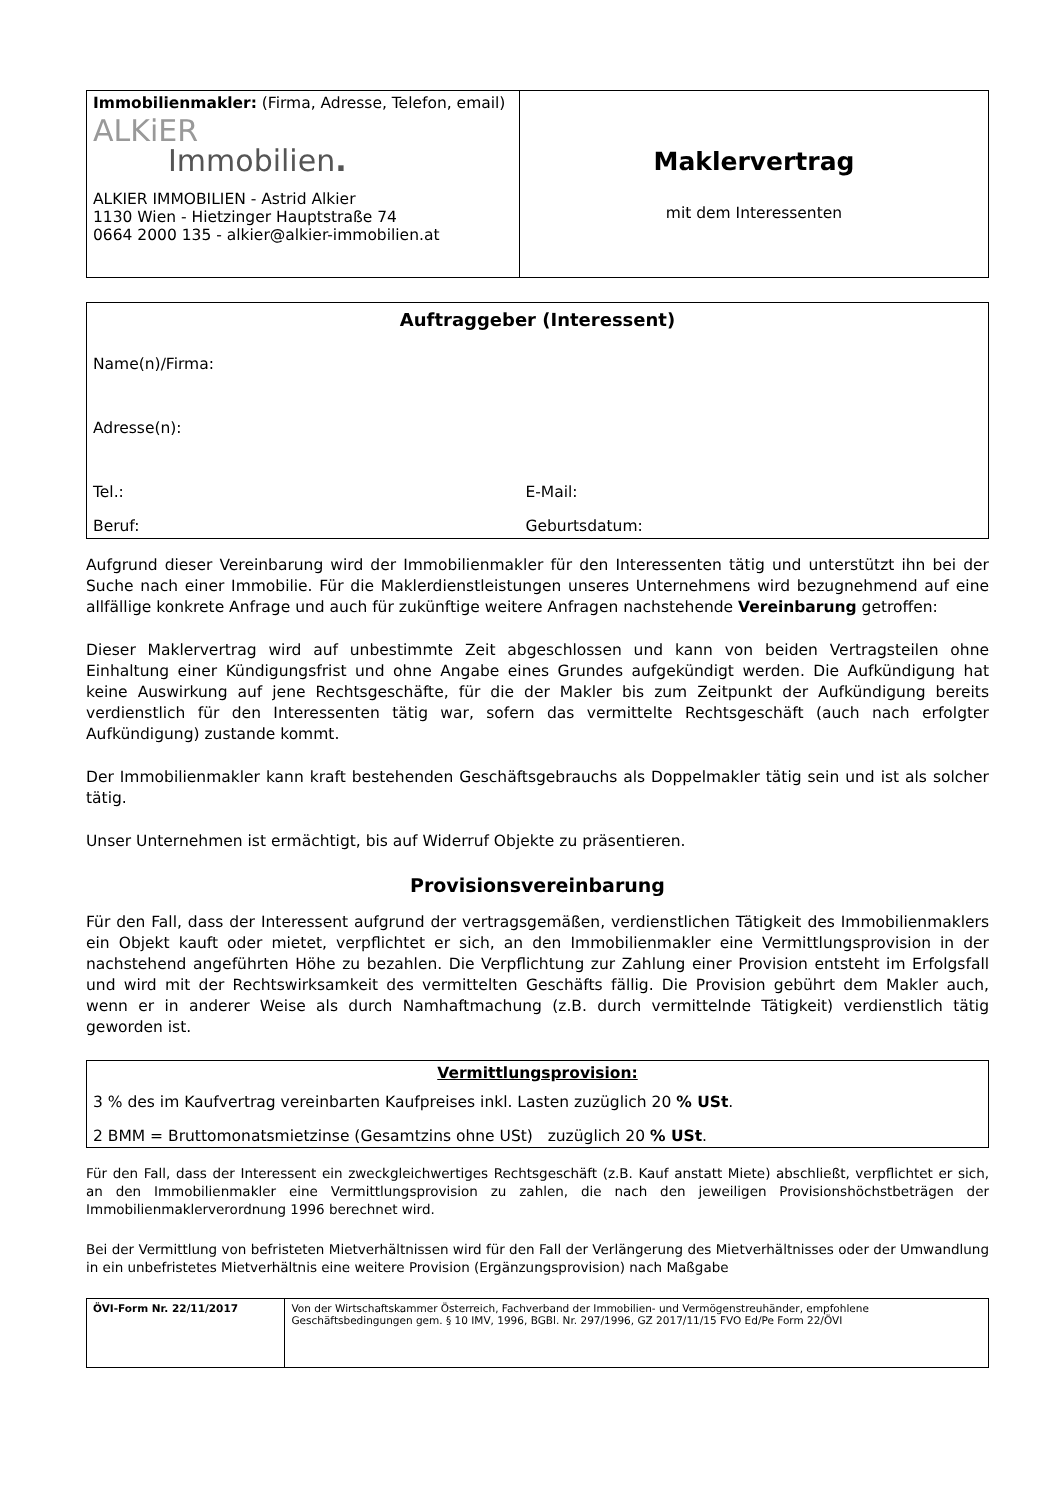| Immobilienmakler: (Firma, Adresse, Telefon, email) ALKiER Immobilien . ALKIER IMMOBILIEN - Astrid Alkier 1130 Wien - Hietzinger Hauptstraße 74 0664 2000 135 - alkier@alkier-immobilien.at | Maklervertrag mit dem Interessenten |
| Auftraggeber (Interessent) | |
| Name(n)/Firma: | |
| Adresse(n): | |
| Tel.: | E-Mail: |
| Beruf: | Geburtsdatum: |
Aufgrund dieser Vereinbarung wird der Immobilienmakler für den Interessenten tätig und unterstützt ihn bei der Suche nach einer Immobilie. Für die Maklerdienstleistungen unseres Unternehmens wird bezugnehmend auf eine allfällige konkrete Anfrage und auch für zukünftige weitere Anfragen nachstehende Vereinbarung getroffen:
Dieser Maklervertrag wird auf unbestimmte Zeit abgeschlossen und kann von beiden Vertragsteilen ohne Einhaltung einer Kündigungsfrist und ohne Angabe eines Grundes aufgekündigt werden. Die Aufkündigung hat keine Auswirkung auf jene Rechtsgeschäfte, für die der Makler bis zum Zeitpunkt der Aufkündigung bereits verdienstlich für den Interessenten tätig war, sofern das vermittelte Rechtsgeschäft (auch nach erfolgter Aufkündigung) zustande kommt.
Der Immobilienmakler kann kraft bestehenden Geschäftsgebrauchs als Doppelmakler tätig sein und ist als solcher tätig.
Unser Unternehmen ist ermächtigt, bis auf Widerruf Objekte zu präsentieren.
Provisionsvereinbarung
Für den Fall, dass der Interessent aufgrund der vertragsgemäßen, verdienstlichen Tätigkeit des Immobilienmaklers ein Objekt kauft oder mietet, verpflichtet er sich, an den Immobilienmakler eine Vermittlungsprovision in der nachstehend angeführten Höhe zu bezahlen. Die Verpflichtung zur Zahlung einer Provision entsteht im Erfolgsfall und wird mit der Rechtswirksamkeit des vermittelten Geschäfts fällig. Die Provision gebührt dem Makler auch, wenn er in anderer Weise als durch Namhaftmachung (z.B. durch vermittelnde Tätigkeit) verdienstlich tätig geworden ist.
| Vermittlungsprovision: |
| 3 % des im Kaufvertrag vereinbarten Kaufpreises inkl. Lasten zuzüglich 20 % USt . |
| 2 BMM = Bruttomonatsmietzinse (Gesamtzins ohne USt) zuzüglich 20 % USt . |
Für den Fall, dass der Interessent ein zweckgleichwertiges Rechtsgeschäft (z.B. Kauf anstatt Miete) abschließt, verpflichtet er sich, an den Immobilienmakler eine Vermittlungsprovision zu zahlen, die nach den jeweiligen Provisionshöchstbeträgen der Immobilienmaklerverordnung 1996 berechnet wird.
Bei der Vermittlung von befristeten Mietverhältnissen wird für den Fall der Verlängerung des Mietverhältnisses oder der Umwandlung in ein unbefristetes Mietverhältnis eine weitere Provision (Ergänzungsprovision) nach Maßgabe
| ÖVI-Form Nr. 22/11/2017 | Von der Wirtschaftskammer Österreich, Fachverband der Immobilien- und Vermögenstreuhänder, empfohlene Geschäftsbedingungen gem. § 10 IMV, 1996, BGBl. Nr. 297/1996, GZ 2017/11/15 FVO Ed/Pe Form 22/ÖVI |